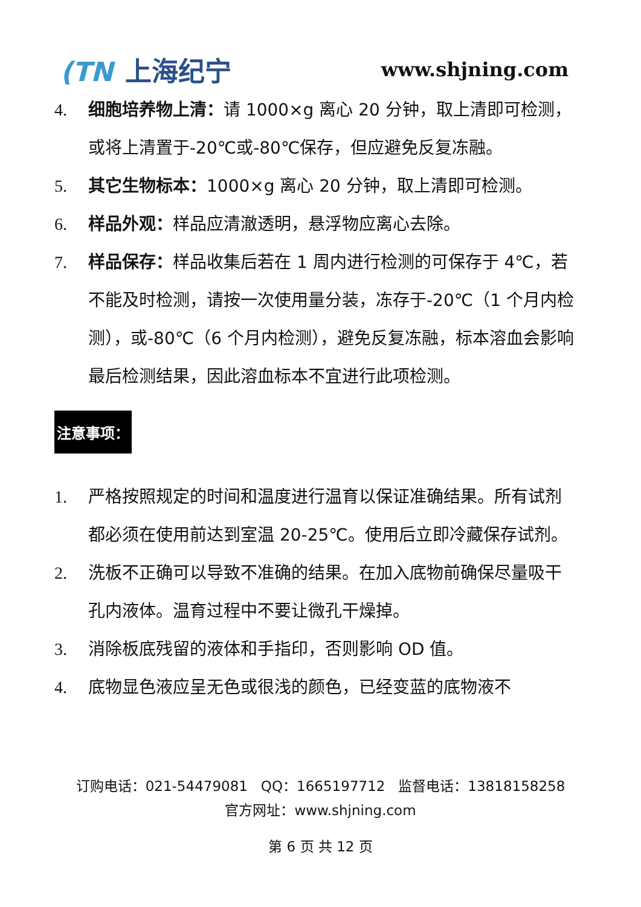(TN 上海纪宁
www.shjning.com
4. 细胞培养物上清：请 1000×g 离心 20 分钟，取上清即可检测，或将上清置于-20℃或-80℃保存，但应避免反复冻融。
5. 其它生物标本：1000×g 离心 20 分钟，取上清即可检测。
6. 样品外观：样品应清澈透明，悬浮物应离心去除。
7. 样品保存：样品收集后若在 1 周内进行检测的可保存于 4℃，若不能及时检测，请按一次使用量分装，冻存于-20℃（1 个月内检测），或-80℃（6 个月内检测），避免反复冻融，标本溶血会影响最后检测结果，因此溶血标本不宜进行此项检测。
注意事项：
1. 严格按照规定的时间和温度进行温育以保证准确结果。所有试剂都必须在使用前达到室温 20-25℃。使用后立即冷藏保存试剂。
2. 洗板不正确可以导致不准确的结果。在加入底物前确保尽量吸干孔内液体。温育过程中不要让微孔干燥掉。
3. 消除板底残留的液体和手指印，否则影响 OD 值。
4. 底物显色液应呈无色或很浅的颜色，已经变蓝的底物液不
订购电话：021-54479081 QQ：1665197712 监督电话：13818158258
官方网址：www.shjning.com
第 6 页 共 12 页